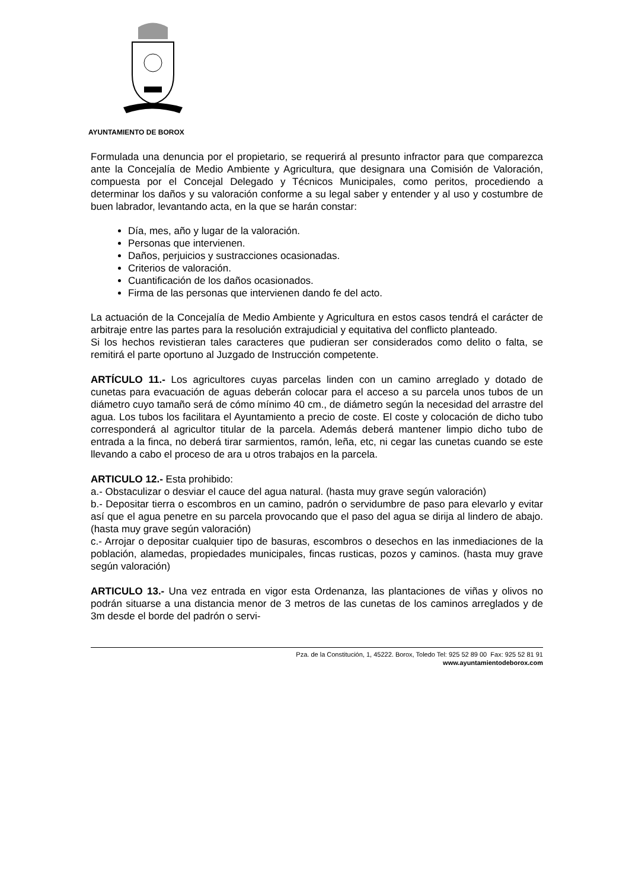AYUNTAMIENTO DE BOROX
Formulada una denuncia por el propietario, se requerirá al presunto infractor para que comparezca ante la Concejalía de Medio Ambiente y Agricultura, que designara una Comisión de Valoración, compuesta por el Concejal Delegado y Técnicos Municipales, como peritos, procediendo a determinar los daños y su valoración conforme a su legal saber y entender y al uso y costumbre de buen labrador, levantando acta, en la que se harán constar:
Día, mes, año y lugar de la valoración.
Personas que intervienen.
Daños, perjuicios y sustracciones ocasionadas.
Criterios de valoración.
Cuantificación de los daños ocasionados.
Firma de las personas que intervienen dando fe del acto.
La actuación de la Concejalía de Medio Ambiente y Agricultura en estos casos tendrá el carácter de arbitraje entre las partes para la resolución extrajudicial y equitativa del conflicto planteado.
Si los hechos revistieran tales caracteres que pudieran ser considerados como delito o falta, se remitirá el parte oportuno al Juzgado de Instrucción competente.
ARTÍCULO 11.- Los agricultores cuyas parcelas linden con un camino arreglado y dotado de cunetas para evacuación de aguas deberán colocar para el acceso a su parcela unos tubos de un diámetro cuyo tamaño será de cómo mínimo 40 cm., de diámetro según la necesidad del arrastre del agua. Los tubos los facilitara el Ayuntamiento a precio de coste. El coste y colocación de dicho tubo corresponderá al agricultor titular de la parcela. Además deberá mantener limpio dicho tubo de entrada a la finca, no deberá tirar sarmientos, ramón, leña, etc, ni cegar las cunetas cuando se este llevando a cabo el proceso de ara u otros trabajos en la parcela.
ARTICULO 12.- Esta prohibido:
a.- Obstaculizar o desviar el cauce del agua natural. (hasta muy grave según valoración)
b.- Depositar tierra o escombros en un camino, padrón o servidumbre de paso para elevarlo y evitar así que el agua penetre en su parcela provocando que el paso del agua se dirija al lindero de abajo. (hasta muy grave según valoración)
c.- Arrojar o depositar cualquier tipo de basuras, escombros o desechos en las inmediaciones de la población, alamedas, propiedades municipales, fincas rusticas, pozos y caminos. (hasta muy grave según valoración)
ARTICULO 13.- Una vez entrada en vigor esta Ordenanza, las plantaciones de viñas y olivos no podrán situarse a una distancia menor de 3 metros de las cunetas de los caminos arreglados y de 3m desde el borde del padrón o servi-
Pza. de la Constitución, 1, 45222. Borox, Toledo Tel: 925 52 89 00 Fax: 925 52 81 91
www.ayuntamientodeborox.com